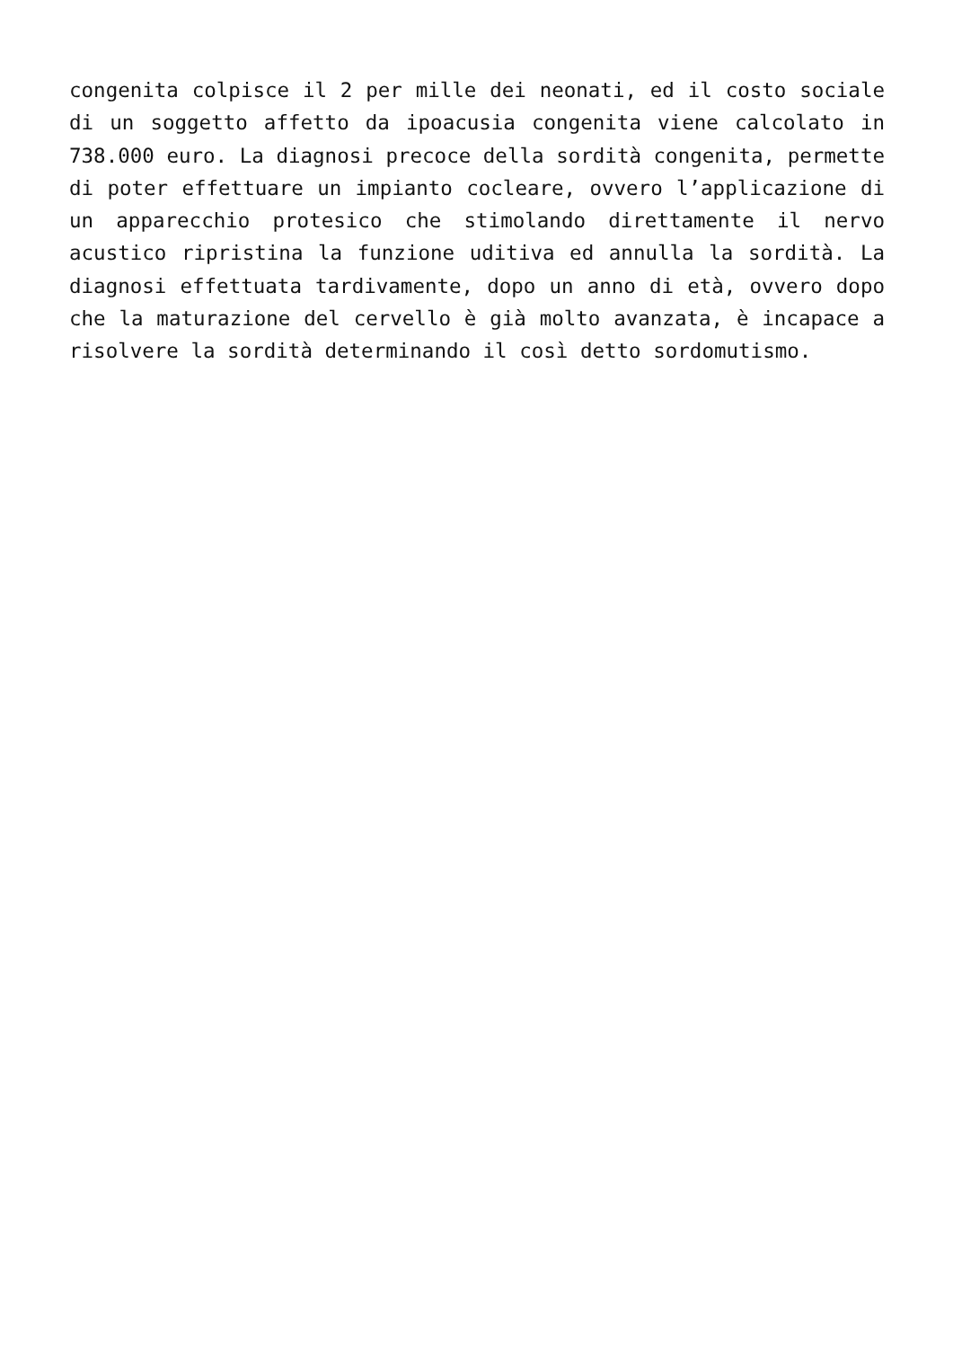congenita colpisce il 2 per mille dei neonati, ed il costo sociale di un soggetto affetto da ipoacusia congenita viene calcolato in 738.000 euro. La diagnosi precoce della sordità congenita, permette di poter effettuare un impianto cocleare, ovvero l’applicazione di un apparecchio protesico che stimolando direttamente il nervo acustico ripristina la funzione uditiva ed annulla la sordità. La diagnosi effettuata tardivamente, dopo un anno di età, ovvero dopo che la maturazione del cervello è già molto avanzata, è incapace a risolvere la sordità determinando il così detto sordomutismo.